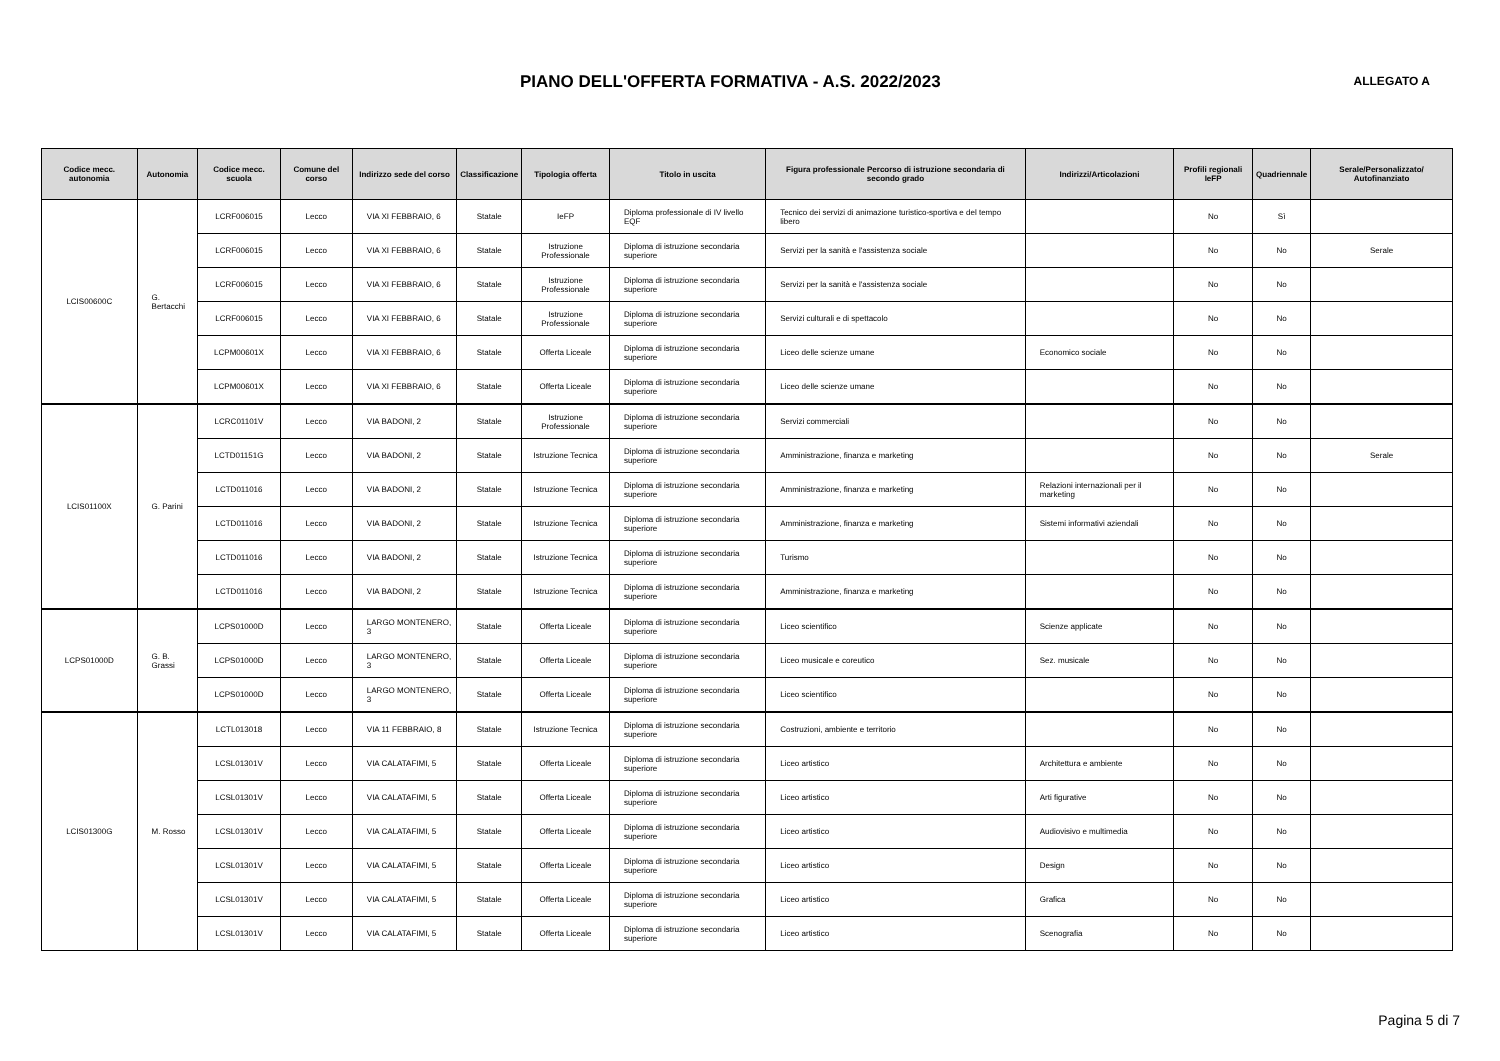PIANO DELL'OFFERTA FORMATIVA - A.S. 2022/2023
ALLEGATO A
| Codice mecc. autonomia | Autonomia | Codice mecc. scuola | Comune del corso | Indirizzo sede del corso | Classificazione | Tipologia offerta | Titolo in uscita | Figura professionale Percorso di istruzione secondaria di secondo grado | Indirizzi/Articolazioni | Profili regionali IeFP | Quadriennale | Serale/Personalizzato/ Autofinanziato |
| --- | --- | --- | --- | --- | --- | --- | --- | --- | --- | --- | --- | --- |
| LCIS00600C | G. Bertacchi | LCRF006015 | Lecco | VIA XI FEBBRAIO, 6 | Statale | IeFP | Diploma professionale di IV livello EQF | Tecnico dei servizi di animazione turistico-sportiva e del tempo libero | | No | Sì | |
| | | LCRF006015 | Lecco | VIA XI FEBBRAIO, 6 | Statale | Istruzione Professionale | Diploma di istruzione secondaria superiore | Servizi per la sanità e l'assistenza sociale | | No | No | Serale |
| | | LCRF006015 | Lecco | VIA XI FEBBRAIO, 6 | Statale | Istruzione Professionale | Diploma di istruzione secondaria superiore | Servizi per la sanità e l'assistenza sociale | | No | No | |
| | | LCRF006015 | Lecco | VIA XI FEBBRAIO, 6 | Statale | Istruzione Professionale | Diploma di istruzione secondaria superiore | Servizi culturali e di spettacolo | | No | No | |
| | | LCPM00601X | Lecco | VIA XI FEBBRAIO, 6 | Statale | Offerta Liceale | Diploma di istruzione secondaria superiore | Liceo delle scienze umane | Economico sociale | No | No | |
| | | LCPM00601X | Lecco | VIA XI FEBBRAIO, 6 | Statale | Offerta Liceale | Diploma di istruzione secondaria superiore | Liceo delle scienze umane | | No | No | |
| LCIS01100X | G. Parini | LCRC01101V | Lecco | VIA BADONI, 2 | Statale | Istruzione Professionale | Diploma di istruzione secondaria superiore | Servizi commerciali | | No | No | |
| | | LCTD01151G | Lecco | VIA BADONI, 2 | Statale | Istruzione Tecnica | Diploma di istruzione secondaria superiore | Amministrazione, finanza e marketing | | No | No | Serale |
| | | LCTD011016 | Lecco | VIA BADONI, 2 | Statale | Istruzione Tecnica | Diploma di istruzione secondaria superiore | Amministrazione, finanza e marketing | Relazioni internazionali per il marketing | No | No | |
| | | LCTD011016 | Lecco | VIA BADONI, 2 | Statale | Istruzione Tecnica | Diploma di istruzione secondaria superiore | Amministrazione, finanza e marketing | Sistemi informativi aziendali | No | No | |
| | | LCTD011016 | Lecco | VIA BADONI, 2 | Statale | Istruzione Tecnica | Diploma di istruzione secondaria superiore | Turismo | | No | No | |
| | | LCTD011016 | Lecco | VIA BADONI, 2 | Statale | Istruzione Tecnica | Diploma di istruzione secondaria superiore | Amministrazione, finanza e marketing | | No | No | |
| LCPS01000D | G. B. Grassi | LCPS01000D | Lecco | LARGO MONTENERO, 3 | Statale | Offerta Liceale | Diploma di istruzione secondaria superiore | Liceo scientifico | Scienze applicate | No | No | |
| | | LCPS01000D | Lecco | LARGO MONTENERO, 3 | Statale | Offerta Liceale | Diploma di istruzione secondaria superiore | Liceo musicale e coreutico | Sez. musicale | No | No | |
| | | LCPS01000D | Lecco | LARGO MONTENERO, 3 | Statale | Offerta Liceale | Diploma di istruzione secondaria superiore | Liceo scientifico | | No | No | |
| LCIS01300G | M. Rosso | LCTL013018 | Lecco | VIA 11 FEBBRAIO, 8 | Statale | Istruzione Tecnica | Diploma di istruzione secondaria superiore | Costruzioni, ambiente e territorio | | No | No | |
| | | LCSL01301V | Lecco | VIA CALATAFIMI, 5 | Statale | Offerta Liceale | Diploma di istruzione secondaria superiore | Liceo artistico | Architettura e ambiente | No | No | |
| | | LCSL01301V | Lecco | VIA CALATAFIMI, 5 | Statale | Offerta Liceale | Diploma di istruzione secondaria superiore | Liceo artistico | Arti figurative | No | No | |
| | | LCSL01301V | Lecco | VIA CALATAFIMI, 5 | Statale | Offerta Liceale | Diploma di istruzione secondaria superiore | Liceo artistico | Audiovisivo e multimedia | No | No | |
| | | LCSL01301V | Lecco | VIA CALATAFIMI, 5 | Statale | Offerta Liceale | Diploma di istruzione secondaria superiore | Liceo artistico | Design | No | No | |
| | | LCSL01301V | Lecco | VIA CALATAFIMI, 5 | Statale | Offerta Liceale | Diploma di istruzione secondaria superiore | Liceo artistico | Grafica | No | No | |
| | | LCSL01301V | Lecco | VIA CALATAFIMI, 5 | Statale | Offerta Liceale | Diploma di istruzione secondaria superiore | Liceo artistico | Scenografia | No | No | |
Pagina 5 di 7